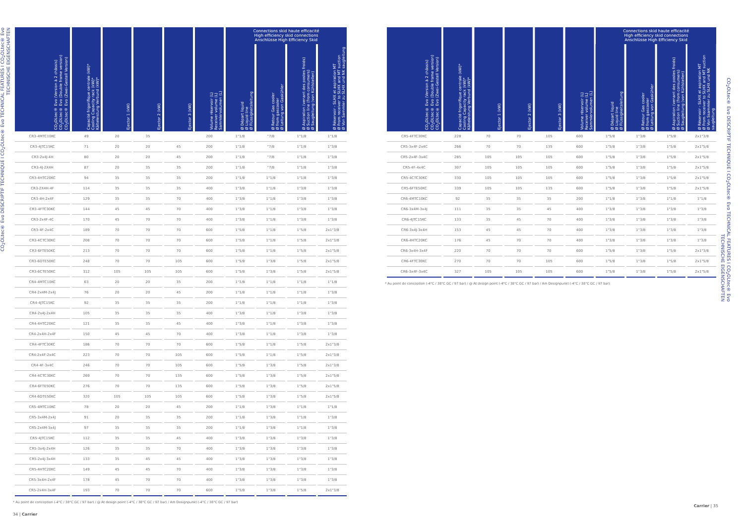CO<sub>2</sub>OLtec® Evo DESCRIPTIF TECHNIQUE I CO<sub>2</sub>OLtec® Evo TECHNICAL FEATURES I CO<sub>2</sub>OLtec® Evo TECHNISCHE EIGENSCHAFTEN
| CO<sub>2</sub>OLtec® Evo (Version à 2 châssis) CO<sub>2</sub>OLtec® Evo (Double frame version) CO<sub>2</sub>OLtec® Evo (Zwei-Gestell Version) | Capacité frigorifique centrale (kW)* Cooling Capacity rack (kW)* Kälteleistung Verbund (kW)* | Ejector 1 (kW) | Ejector 2 (kW) | Ejector 3 (kW) | Volume réservoir (L) Receiver volume (L) Sammlervolumen (L) | Connections skid haute efficacité High efficiency skid connections Anschlüsse High Efficiency Skid | | | |
| --- | --- | --- | --- | --- | --- | --- | --- | --- | --- |
| | | | | | | Ø Départ liquid Ø Liquid line Ø Flüssigkeitsleitung | Ø Retour Gas cooler Ø from gascooler Ø Leitung von Gaskühler | Ø Aspiration (venant des postes froids) Ø Suction line (from consumers) Ø Saugleitung (von Kühlstellen) | Ø Réservoir - SLHX et aspiration MT Ø From receiver to SLHX and MT suction Ø Von Sammler zu SLHX und NK saugleitung |
| CR3-4MTC10KC | 49 | 20 | 35 | | 200 | 1"1/8 | "7/8 | 1"1/8 | 1"1/8 |
| CR3-4JTC15KC | 71 | 20 | 20 | 45 | 200 | 1"1/8 | "7/8 | 1"1/8 | 1"3/8 |
| CR3-2x4J-4H | 80 | 20 | 20 | 45 | 200 | 1"1/8 | "7/8 | 1"1/8 | 1"3/8 |
| CR3-4J-2X4H | 87 | 20 | 35 | 35 | 200 | 1"1/8 | "7/8 | 1"1/8 | 1"3/8 |
| CR3-4HTC20KC | 94 | 35 | 35 | 35 | 200 | 1"1/8 | 1"1/8 | 1"1/8 | 1"3/8 |
| CR3-2X4H-4F | 114 | 35 | 35 | 35 | 400 | 1"3/8 | 1"1/8 | 1"3/8 | 1"3/8 |
| CR3-4H-2x4F | 129 | 35 | 35 | 70 | 400 | 1"3/8 | 1"1/8 | 1"3/8 | 1"3/8 |
| CR3-4FTC30KC | 144 | 45 | 45 | 70 | 400 | 1"3/8 | 1"1/8 | 1"3/8 | 1"3/8 |
| CR3-2x4F-4C | 170 | 45 | 70 | 70 | 400 | 1"3/8 | 1"1/8 | 1"3/8 | 1"3/8 |
| CR3-4F-2x4C | 189 | 70 | 70 | 70 | 600 | 1"5/8 | 1"1/8 | 1"5/8 | 2x1"3/8 |
| CR3-4CTC30KC | 208 | 70 | 70 | 70 | 600 | 1"5/8 | 1"1/8 | 1"5/8 | 2x1"3/8 |
| CR3-6FTE50KC | 213 | 70 | 70 | 70 | 600 | 1"5/8 | 1"1/8 | 1"5/8 | 2x1"5/8 |
| CR3-6DTE50KC | 248 | 70 | 70 | 105 | 600 | 1"5/8 | 1"3/8 | 1"5/8 | 2x1"5/8 |
| CR3-6CTE50KC | 312 | 105 | 105 | 105 | 600 | 1"5/8 | 1"3/8 | 1"5/8 | 2x1"5/8 |
| CR4-4MTC10KC | 63 | 20 | 20 | 35 | 200 | 1"1/8 | 1"1/8 | 1"1/8 | 1"1/8 |
| CR4-2x4M-2x4J | 76 | 20 | 20 | 45 | 200 | 1"1/8 | 1"1/8 | 1"1/8 | 1"3/8 |
| CR4-4JTC15KC | 92 | 35 | 35 | 35 | 200 | 1"1/8 | 1"1/8 | 1"1/8 | 1"3/8 |
| CR4-2x4J-2x4H | 105 | 35 | 35 | 35 | 400 | 1"3/8 | 1"1/8 | 1"3/8 | 1"3/8 |
| CR4-4HTC20KC | 121 | 35 | 35 | 45 | 400 | 1"3/8 | 1"1/8 | 1"3/8 | 1"3/8 |
| CR4-2x4H-2x4F | 150 | 45 | 45 | 70 | 400 | 1"3/8 | 1"1/8 | 1"3/8 | 1"3/8 |
| CR4-4FTC30KC | 186 | 70 | 70 | 70 | 600 | 1"5/8 | 1"1/8 | 1"5/8 | 2x1"3/8 |
| CR4-2x4F-2x4C | 223 | 70 | 70 | 105 | 600 | 1"5/8 | 1"1/8 | 1"5/8 | 2x1"3/8 |
| CR4-4F-3x4C | 246 | 70 | 70 | 105 | 600 | 1"5/8 | 1"3/8 | 1"5/8 | 2x1"3/8 |
| CR4-4CTC30KC | 269 | 70 | 70 | 135 | 600 | 1"5/8 | 1"3/8 | 1"5/8 | 2x1"5/8 |
| CR4-6FTE50KC | 276 | 70 | 70 | 135 | 600 | 1"5/8 | 1"3/8 | 1"5/8 | 2x1"5/8 |
| CR4-6DTE50KC | 320 | 105 | 105 | 105 | 600 | 1"5/8 | 1"3/8 | 1"5/8 | 2x1"5/8 |
| CR5-4MTC10KC | 78 | 20 | 20 | 45 | 200 | 1"1/8 | 1"3/8 | 1"1/8 | 1"1/8 |
| CR5-3x4M-2x4J | 91 | 20 | 35 | 35 | 200 | 1"1/8 | 1"3/8 | 1"1/8 | 1"3/8 |
| CR5-2x4M-3x4J | 97 | 35 | 35 | 35 | 200 | 1"1/8 | 1"3/8 | 1"1/8 | 1"3/8 |
| CR5-4JTC15KC | 112 | 35 | 35 | 45 | 400 | 1"3/8 | 1"3/8 | 1"3/8 | 1"3/8 |
| CR5-3x4J-2x4H | 126 | 35 | 35 | 70 | 400 | 1"3/8 | 1"3/8 | 1"3/8 | 1"3/8 |
| CR5-2x4J-3x4H | 133 | 35 | 45 | 45 | 400 | 1"3/8 | 1"3/8 | 1"3/8 | 1"3/8 |
| CR5-4HTC20KC | 149 | 45 | 45 | 70 | 400 | 1"3/8 | 1"3/8 | 1"3/8 | 1"3/8 |
| CR5-3x4H-2x4F | 178 | 45 | 70 | 70 | 400 | 1"3/8 | 1"3/8 | 1"3/8 | 1"3/8 |
| CR5-2x4H-3x4F | 193 | 70 | 70 | 70 | 600 | 1"5/8 | 1"3/8 | 1"5/8 | 2x1"3/8 |
* Au point de conception (-4°C / 38°C GC / 97 bar) / @ At design point (-4°C / 38°C GC / 97 bar) / Am Designpunkt (-4°C / 38°C GC / 97 bar)
34 | Carrier
| CO<sub>2</sub>OLtec® Evo (Version à 2 châssis) CO<sub>2</sub>OLtec® Evo (Double frame version) CO<sub>2</sub>OLtec® Evo (Zwei-Gestell Version) | Capacité frigorifique centrale (kW)* Cooling Capacity rack (kW)* Kälteleistung Verbund (kW)* | Ejector 1 (kW) | Ejector 2 (kW) | Ejector 3 (kW) | Volume réservoir (L) Receiver volume (L) Sammlervolumen (L) | Connections skid haute efficacité High efficiency skid connections Anschlüsse High Efficiency Skid | | | |
| --- | --- | --- | --- | --- | --- | --- | --- | --- | --- |
| | | | | | | Ø Départ liquid Ø Liquid line Ø Flüssigkeitsleitung | Ø Retour Gas cooler Ø from gascooler Ø Leitung von Gaskühler | Ø Aspiration (venant des postes froids) Ø Suction line (from consumers) Ø Saugleitung (von Kühlstellen) | Ø Réservoir - SLHX et aspiration MT Ø From receiver to SLHX and MT suction Ø Von Ssammler zu SLHX und NK saugleitung |
| CR5-4FTC30KC | 228 | 70 | 70 | 105 | 600 | 1"5/8 | 1"3/8 | 1"5/8 | 2x1"3/8 |
| CR5-3x4F-2x4C | 266 | 70 | 70 | 135 | 600 | 1"5/8 | 1"3/8 | 1"5/8 | 2x1"5/8 |
| CR5-2x4F-3x4C | 285 | 105 | 105 | 105 | 600 | 1"5/8 | 1"3/8 | 1"5/8 | 2x1"5/8 |
| CR5-4F-4x4C | 307 | 105 | 105 | 105 | 600 | 1"5/8 | 1"3/8 | 1"5/8 | 2x1"5/8 |
| CR5-4CTC30KC | 330 | 105 | 105 | 105 | 600 | 1"5/8 | 1"3/8 | 1"5/8 | 2x1"5/8 |
| CR5-6FTE50KC | 339 | 105 | 105 | 135 | 600 | 1"5/8 | 1"3/8 | 1"5/8 | 2x1"5/8 |
| CR6-4MTC10KC | 92 | 35 | 35 | 35 | 200 | 1"1/8 | 1"3/8 | 1"1/8 | 1"1/8 |
| CR6-3x4M-3x4J | 111 | 35 | 35 | 45 | 400 | 1"3/8 | 1"3/8 | 1"3/8 | 1"3/8 |
| CR6-4JTC15KC | 133 | 35 | 45 | 70 | 400 | 1"3/8 | 1"3/8 | 1"3/8 | 1"3/8 |
| CR6-3x4J-3x4H | 153 | 45 | 45 | 70 | 400 | 1"3/8 | 1"3/8 | 1"3/8 | 1"3/8 |
| CR6-4HTC20KC | 176 | 45 | 70 | 70 | 400 | 1"3/8 | 1"3/8 | 1"3/8 | 1"3/8 |
| CR6-3x4H-3x4F | 220 | 70 | 70 | 70 | 600 | 1"5/8 | 1"3/8 | 1"5/8 | 2x1"3/8 |
| CR6-4FTC30KC | 270 | 70 | 70 | 105 | 600 | 1"5/8 | 1"3/8 | 1"5/8 | 2x1"5/8 |
| CR6-3x4F-3x4C | 327 | 105 | 105 | 105 | 600 | 1"5/8 | 1"3/8 | 1"5/8 | 2x1"5/8 |
* Au point de conception (-4°C / 38°C GC / 97 bar) / @ At design point (-4°C / 38°C GC / 97 bar) / Am Designpunkt (-4°C / 38°C GC / 97 bar)
Carrier | 35
CO<sub>2</sub>OLtec® Evo DESCRIPTIF TECHNIQUE I CO<sub>2</sub>OLtec® Evo TECHNICAL FEATURES I CO<sub>2</sub>OLtec® Evo TECHNISCHE EIGENSCHAFTEN